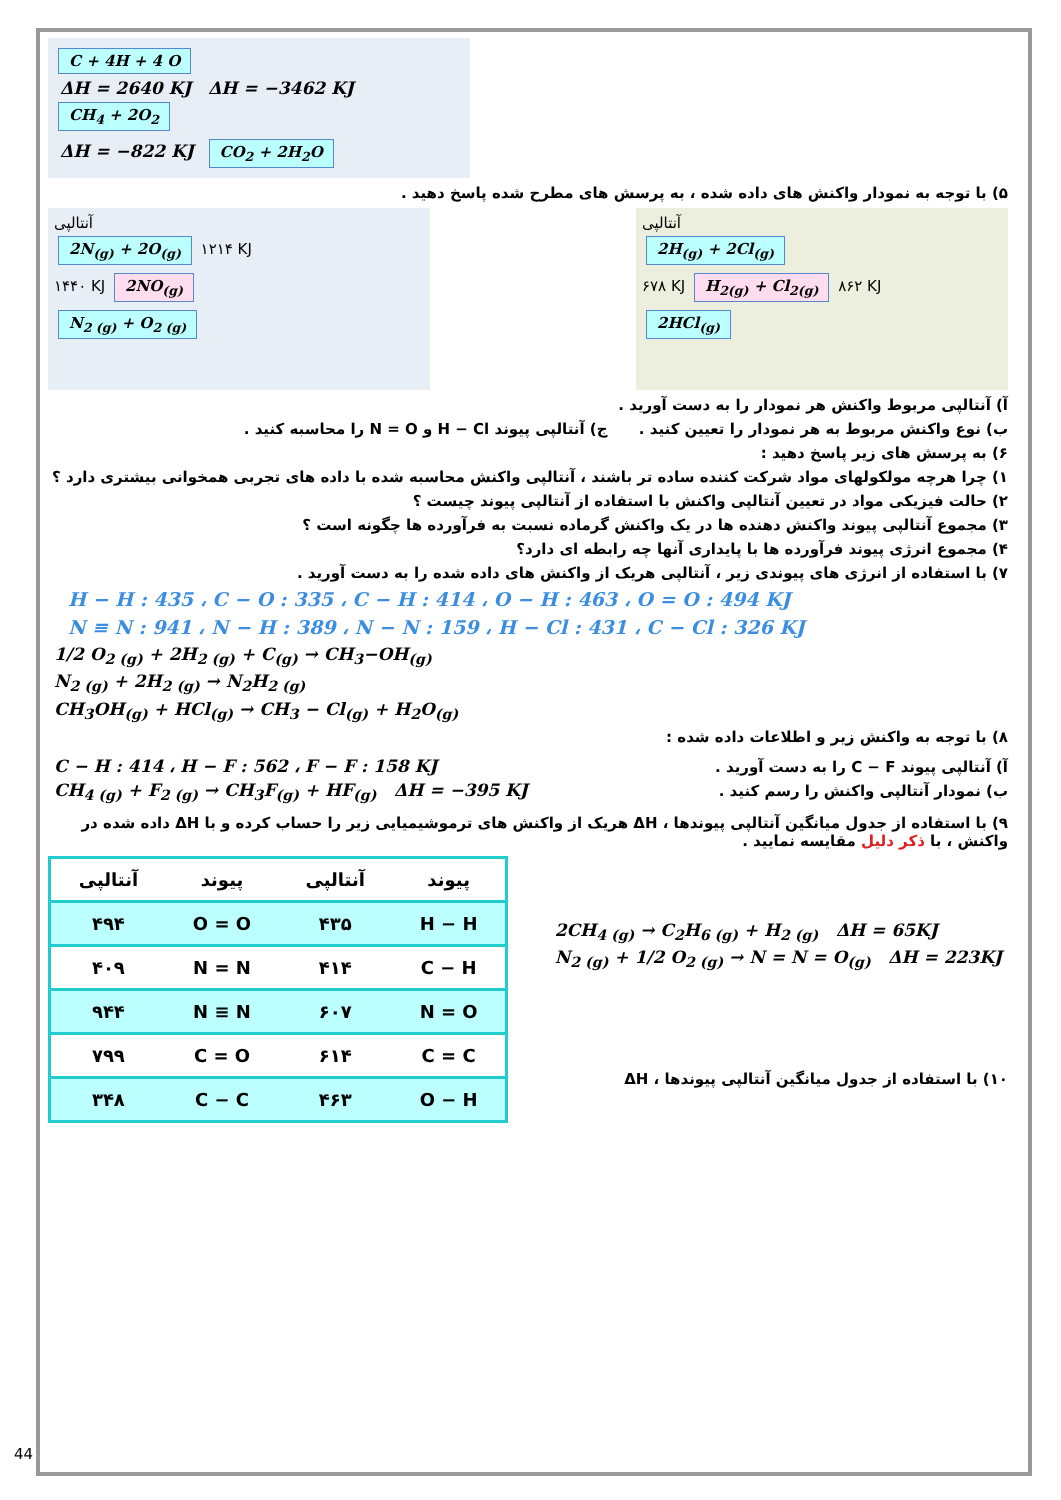C + 4H + 4 O
ΔH = 2640 KJ ΔH = −3462 KJ
CH<sub>4</sub> + 2O<sub>2</sub>
ΔH = −822 KJ CO<sub>2</sub> + 2H<sub>2</sub>O
۵) با توجه به نمودار واکنش های داده شده ، به پرسش های مطرح شده پاسخ دهید .
آنتالپی
2N<sub>(g)</sub> + 2O<sub>(g)</sub> ۱۲۱۴ KJ
۱۴۴۰ KJ 2NO<sub>(g)</sub>
N<sub>2 (g)</sub> + O<sub>2 (g)</sub>
آنتالپی
2H<sub>(g)</sub> + 2Cl<sub>(g)</sub>
۶۷۸ KJ H<sub>2(g)</sub> + Cl<sub>2(g)</sub> ۸۶۲ KJ
2HCl<sub>(g)</sub>
آ) آنتالپی مربوط واکنش هر نمودار را به دست آورید .
ب) نوع واکنش مربوط به هر نمودار را تعیین کنید . ج) آنتالپی پیوند H − Cl و N = O را محاسبه کنید .
۶) به پرسش های زیر پاسخ دهید :
۱) چرا هرچه مولکولهای مواد شرکت کننده ساده تر باشند ، آنتالپی واکنش محاسبه شده با داده های تجربی همخوانی بیشتری دارد ؟
۲) حالت فیزیکی مواد در تعیین آنتالپی واکنش با استفاده از آنتالپی پیوند چیست ؟
۳) مجموع آنتالپی پیوند واکنش دهنده ها در یک واکنش گرماده نسبت به فرآورده ها چگونه است ؟
۴) مجموع انرژی پیوند فرآورده ها با پایداری آنها چه رابطه ای دارد؟
۷) با استفاده از انرژی های پیوندی زیر ، آنتالپی هریک از واکنش های داده شده را به دست آورید .
H − H : 435 ، C − O : 335 ، C − H : 414 ، O − H : 463 ، O = O : 494 KJ
N ≡ N : 941 ، N − H : 389 ، N − N : 159 ، H − Cl : 431 ، C − Cl : 326 KJ
1/2 O<sub>2 (g)</sub> + 2H<sub>2 (g)</sub> + C<sub>(g)</sub> → CH<sub>3</sub>−OH<sub>(g)</sub>
N<sub>2 (g)</sub> + 2H<sub>2 (g)</sub> → N<sub>2</sub>H<sub>2 (g)</sub>
CH<sub>3</sub>OH<sub>(g)</sub> + HCl<sub>(g)</sub> → CH<sub>3</sub> − Cl<sub>(g)</sub> + H<sub>2</sub>O<sub>(g)</sub>
۸) با توجه به واکنش زیر و اطلاعات داده شده :
C − H : 414 ، H − F : 562 ، F − F : 158 KJ
CH<sub>4 (g)</sub> + F<sub>2 (g)</sub> → CH<sub>3</sub>F<sub>(g)</sub> + HF<sub>(g)</sub> ΔH = −395 KJ
آ) آنتالپی پیوند C − F را به دست آورید .
ب) نمودار آنتالپی واکنش را رسم کنید .
۹) با استفاده از جدول میانگین آنتالپی پیوندها ، ΔH هریک از واکنش های ترموشیمیایی زیر را حساب کرده و با ΔH داده شده در واکنش ، با ذکر دلیل مقایسه نمایید .
| پیوند | آنتالپی | پیوند | آنتالپی |
| --- | --- | --- | --- |
| H − H | ۴۳۵ | O = O | ۴۹۴ |
| C − H | ۴۱۴ | N = N | ۴۰۹ |
| N = O | ۶۰۷ | N ≡ N | ۹۴۴ |
| C = C | ۶۱۴ | C = O | ۷۹۹ |
| O − H | ۴۶۳ | C − C | ۳۴۸ |
2CH<sub>4 (g)</sub> → C<sub>2</sub>H<sub>6 (g)</sub> + H<sub>2 (g)</sub> ΔH = 65KJ
N<sub>2 (g)</sub> + 1/2 O<sub>2 (g)</sub> → N = N = O<sub>(g)</sub> ΔH = 223KJ
۱۰) با استفاده از جدول میانگین آنتالپی پیوندها ، ΔH
44